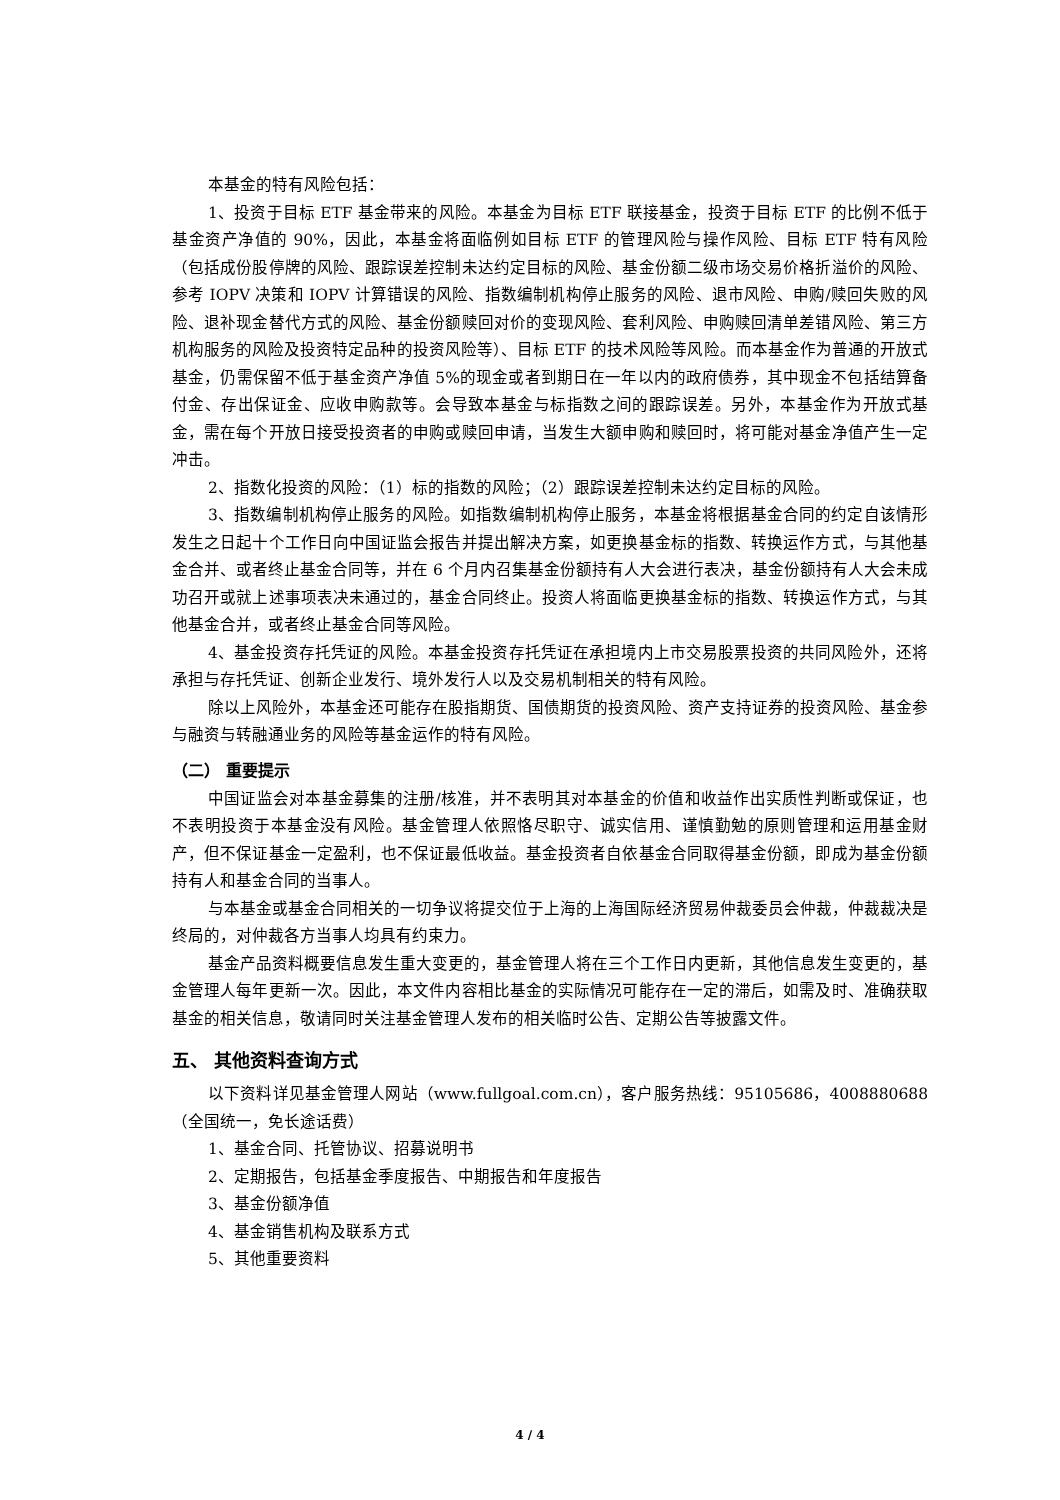本基金的特有风险包括：
1、投资于目标 ETF 基金带来的风险。本基金为目标 ETF 联接基金，投资于目标 ETF 的比例不低于基金资产净值的 90%，因此，本基金将面临例如目标 ETF 的管理风险与操作风险、目标 ETF 特有风险（包括成份股停牌的风险、跟踪误差控制未达约定目标的风险、基金份额二级市场交易价格折溢价的风险、参考 IOPV 决策和 IOPV 计算错误的风险、指数编制机构停止服务的风险、退市风险、申购/赎回失败的风险、退补现金替代方式的风险、基金份额赎回对价的变现风险、套利风险、申购赎回清单差错风险、第三方机构服务的风险及投资特定品种的投资风险等）、目标 ETF 的技术风险等风险。而本基金作为普通的开放式基金，仍需保留不低于基金资产净值 5%的现金或者到期日在一年以内的政府债券，其中现金不包括结算备付金、存出保证金、应收申购款等。会导致本基金与标指数之间的跟踪误差。另外，本基金作为开放式基金，需在每个开放日接受投资者的申购或赎回申请，当发生大额申购和赎回时，将可能对基金净值产生一定冲击。
2、指数化投资的风险：（1）标的指数的风险；（2）跟踪误差控制未达约定目标的风险。
3、指数编制机构停止服务的风险。如指数编制机构停止服务，本基金将根据基金合同的约定自该情形发生之日起十个工作日向中国证监会报告并提出解决方案，如更换基金标的指数、转换运作方式，与其他基金合并、或者终止基金合同等，并在 6 个月内召集基金份额持有人大会进行表决，基金份额持有人大会未成功召开或就上述事项表决未通过的，基金合同终止。投资人将面临更换基金标的指数、转换运作方式，与其他基金合并，或者终止基金合同等风险。
4、基金投资存托凭证的风险。本基金投资存托凭证在承担境内上市交易股票投资的共同风险外，还将承担与存托凭证、创新企业发行、境外发行人以及交易机制相关的特有风险。
除以上风险外，本基金还可能存在股指期货、国债期货的投资风险、资产支持证券的投资风险、基金参与融资与转融通业务的风险等基金运作的特有风险。
（二） 重要提示
中国证监会对本基金募集的注册/核准，并不表明其对本基金的价值和收益作出实质性判断或保证，也不表明投资于本基金没有风险。基金管理人依照恪尽职守、诚实信用、谨慎勤勉的原则管理和运用基金财产，但不保证基金一定盈利，也不保证最低收益。基金投资者自依基金合同取得基金份额，即成为基金份额持有人和基金合同的当事人。
与本基金或基金合同相关的一切争议将提交位于上海的上海国际经济贸易仲裁委员会仲裁，仲裁裁决是终局的，对仲裁各方当事人均具有约束力。
基金产品资料概要信息发生重大变更的，基金管理人将在三个工作日内更新，其他信息发生变更的，基金管理人每年更新一次。因此，本文件内容相比基金的实际情况可能存在一定的滞后，如需及时、准确获取基金的相关信息，敬请同时关注基金管理人发布的相关临时公告、定期公告等披露文件。
五、 其他资料查询方式
以下资料详见基金管理人网站（www.fullgoal.com.cn），客户服务热线：95105686，4008880688（全国统一，免长途话费）
1、基金合同、托管协议、招募说明书
2、定期报告，包括基金季度报告、中期报告和年度报告
3、基金份额净值
4、基金销售机构及联系方式
5、其他重要资料
4 / 4